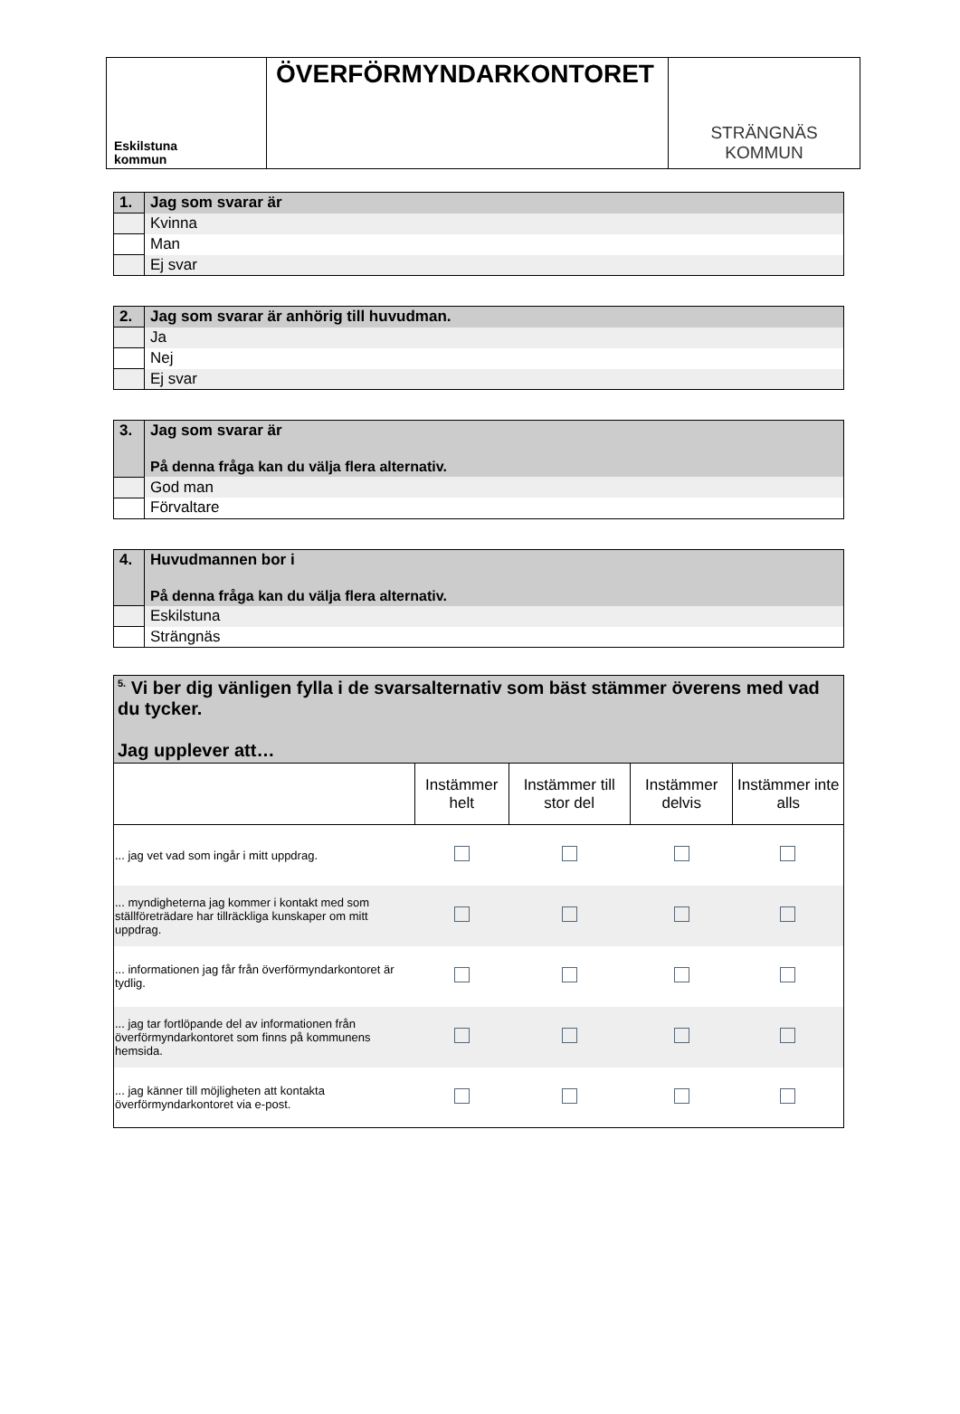Eskilstuna
kommun
ÖVERFÖRMYNDARKONTORET
STRÄNGNÄS
KOMMUN
| 1. | Jag som svarar är |
| | Kvinna |
| | Man |
| | Ej svar |
| 2. | Jag som svarar är anhörig till huvudman. |
| | Ja |
| | Nej |
| | Ej svar |
| 3. | Jag som svarar är På denna fråga kan du välja flera alternativ. |
| | God man |
| | Förvaltare |
| 4. | Huvudmannen bor i På denna fråga kan du välja flera alternativ. |
| | Eskilstuna |
| | Strängnäs |
| <sup>5.</sup> Vi ber dig vänligen fylla i de svarsalternativ som bäst stämmer överens med vad du tycker. Jag upplever att… | | | | |
| | Instämmer helt | Instämmer till stor del | Instämmer delvis | Instämmer inte alls |
| ... jag vet vad som ingår i mitt uppdrag. | | | | |
| ... myndigheterna jag kommer i kontakt med som ställföreträdare har tillräckliga kunskaper om mitt uppdrag. | | | | |
| ... informationen jag får från överförmyndarkontoret är tydlig. | | | | |
| ... jag tar fortlöpande del av informationen från överförmyndarkontoret som finns på kommunens hemsida. | | | | |
| ... jag känner till möjligheten att kontakta överförmyndarkontoret via e-post. | | | | |